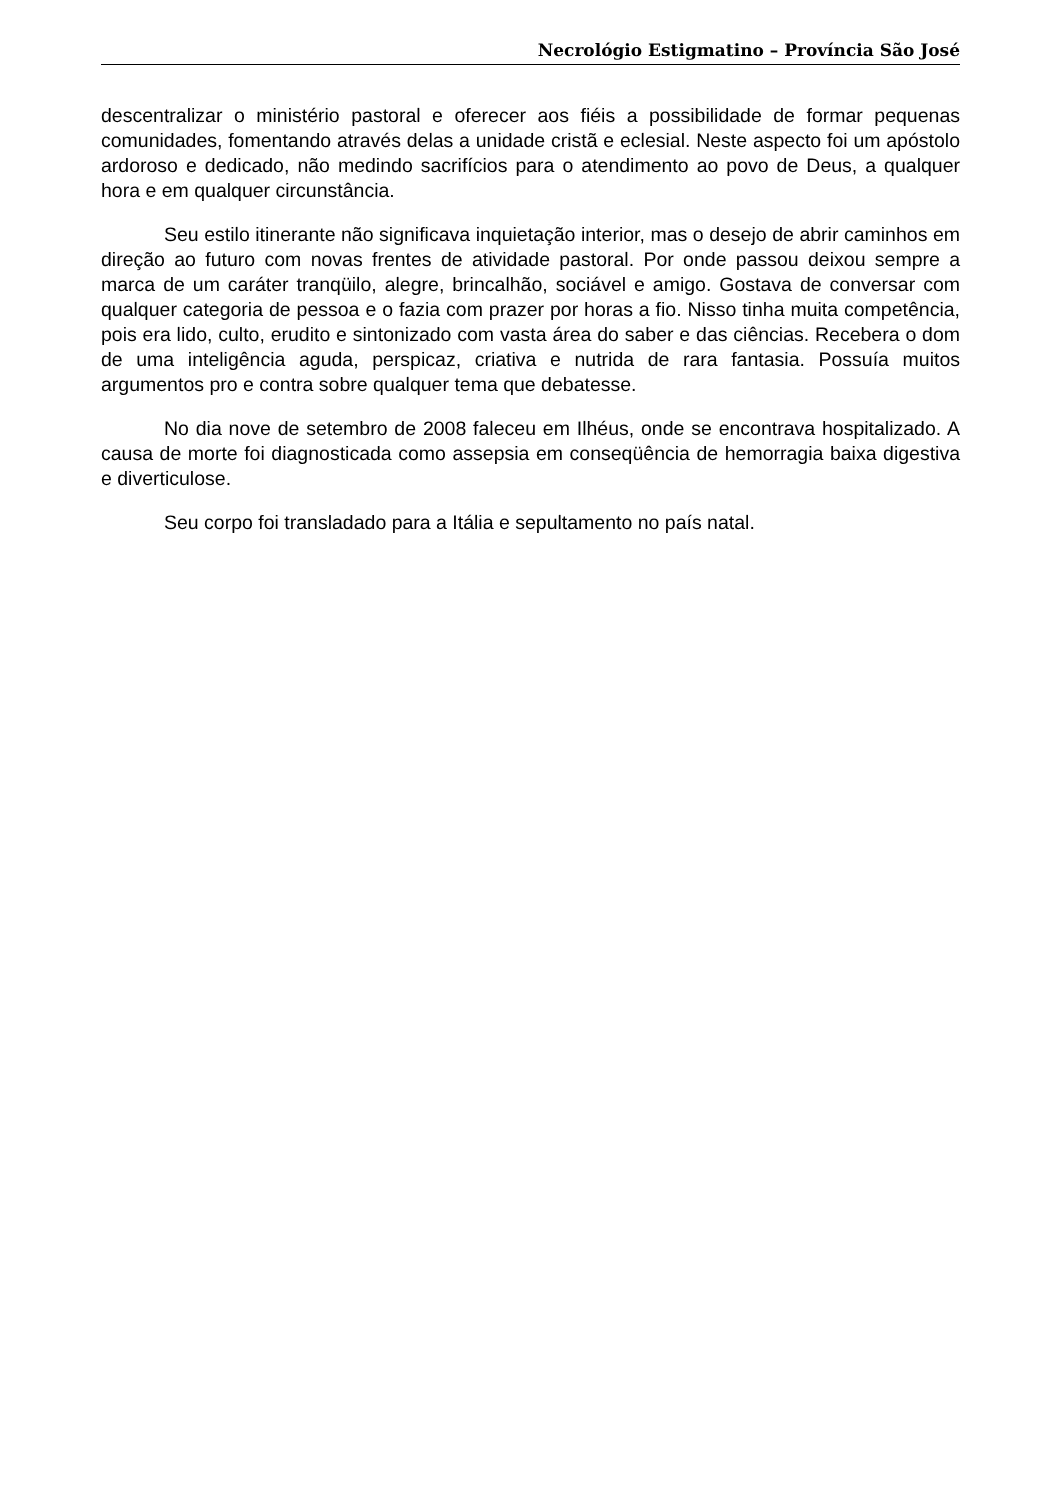Necrológio Estigmatino – Província São José
descentralizar o ministério pastoral e oferecer aos fiéis a possibilidade de formar pequenas comunidades, fomentando através delas a unidade cristã e eclesial. Neste aspecto foi um apóstolo ardoroso e dedicado, não medindo sacrifícios para o atendimento ao povo de Deus, a qualquer hora e em qualquer circunstância.
Seu estilo itinerante não significava inquietação interior, mas o desejo de abrir caminhos em direção ao futuro com novas frentes de atividade pastoral. Por onde passou deixou sempre a marca de um caráter tranqüilo, alegre, brincalhão, sociável e amigo. Gostava de conversar com qualquer categoria de pessoa e o fazia com prazer por horas a fio. Nisso tinha muita competência, pois era lido, culto, erudito e sintonizado com vasta área do saber e das ciências. Recebera o dom de uma inteligência aguda, perspicaz, criativa e nutrida de rara fantasia. Possuía muitos argumentos pro e contra sobre qualquer tema que debatesse.
No dia nove de setembro de 2008 faleceu em Ilhéus, onde se encontrava hospitalizado. A causa de morte foi diagnosticada como assepsia em conseqüência de hemorragia baixa digestiva e diverticulose.
Seu corpo foi transladado para a Itália e sepultamento no país natal.